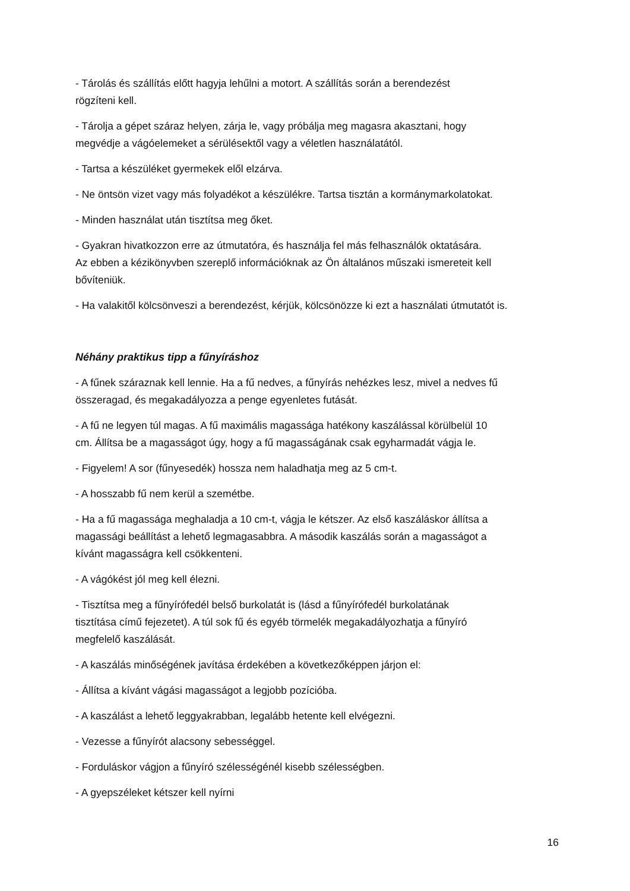- Tárolás és szállítás előtt hagyja lehűlni a motort. A szállítás során a berendezést
rögzíteni kell.
- Tárolja a gépet száraz helyen, zárja le, vagy próbálja meg magasra akasztani, hogy
megvédje a vágóelemeket a sérülésektől vagy a véletlen használatától.
- Tartsa a készüléket gyermekek elől elzárva.
- Ne öntsön vizet vagy más folyadékot a készülékre. Tartsa tisztán a kormánymarkolatokat.
- Minden használat után tisztítsa meg őket.
- Gyakran hivatkozzon erre az útmutatóra, és használja fel más felhasználók oktatására.
Az ebben a kézikönyvben szereplő információknak az Ön általános műszaki ismereteit kell
bővíteniük.
- Ha valakitől kölcsönveszi a berendezést, kérjük, kölcsönözze ki ezt a használati útmutatót is.
Néhány praktikus tipp a fűnyíráshoz
- A fűnek száraznak kell lennie. Ha a fű nedves, a fűnyírás nehézkes lesz, mivel a nedves fű
összeragad, és megakadályozza a penge egyenletes futását.
- A fű ne legyen túl magas. A fű maximális magassága hatékony kaszálással körülbelül 10
cm. Állítsa be a magasságot úgy, hogy a fű magasságának csak egyharmadát vágja le.
- Figyelem! A sor (fűnyesedék) hossza nem haladhatja meg az 5 cm-t.
- A hosszabb fű nem kerül a szemétbe.
- Ha a fű magassága meghaladja a 10 cm-t, vágja le kétszer. Az első kaszáláskor állítsa a
magassági beállítást a lehető legmagasabbra. A második kaszálás során a magasságot a
kívánt magasságra kell csökkenteni.
- A vágókést jól meg kell élezni.
- Tisztítsa meg a fűnyírófedél belső burkolatát is (lásd a fűnyírófedél burkolatának
tisztítása című fejezetet). A túl sok fű és egyéb törmelék megakadályozhatja a fűnyíró
megfelelő kaszálását.
- A kaszálás minőségének javítása érdekében a következőképpen járjon el:
- Állítsa a kívánt vágási magasságot a legjobb pozícióba.
- A kaszálást a lehető leggyakrabban, legalább hetente kell elvégezni.
- Vezesse a fűnyírót alacsony sebességgel.
- Forduláskor vágjon a fűnyíró szélességénél kisebb szélességben.
- A gyepszéleket kétszer kell nyírni
16